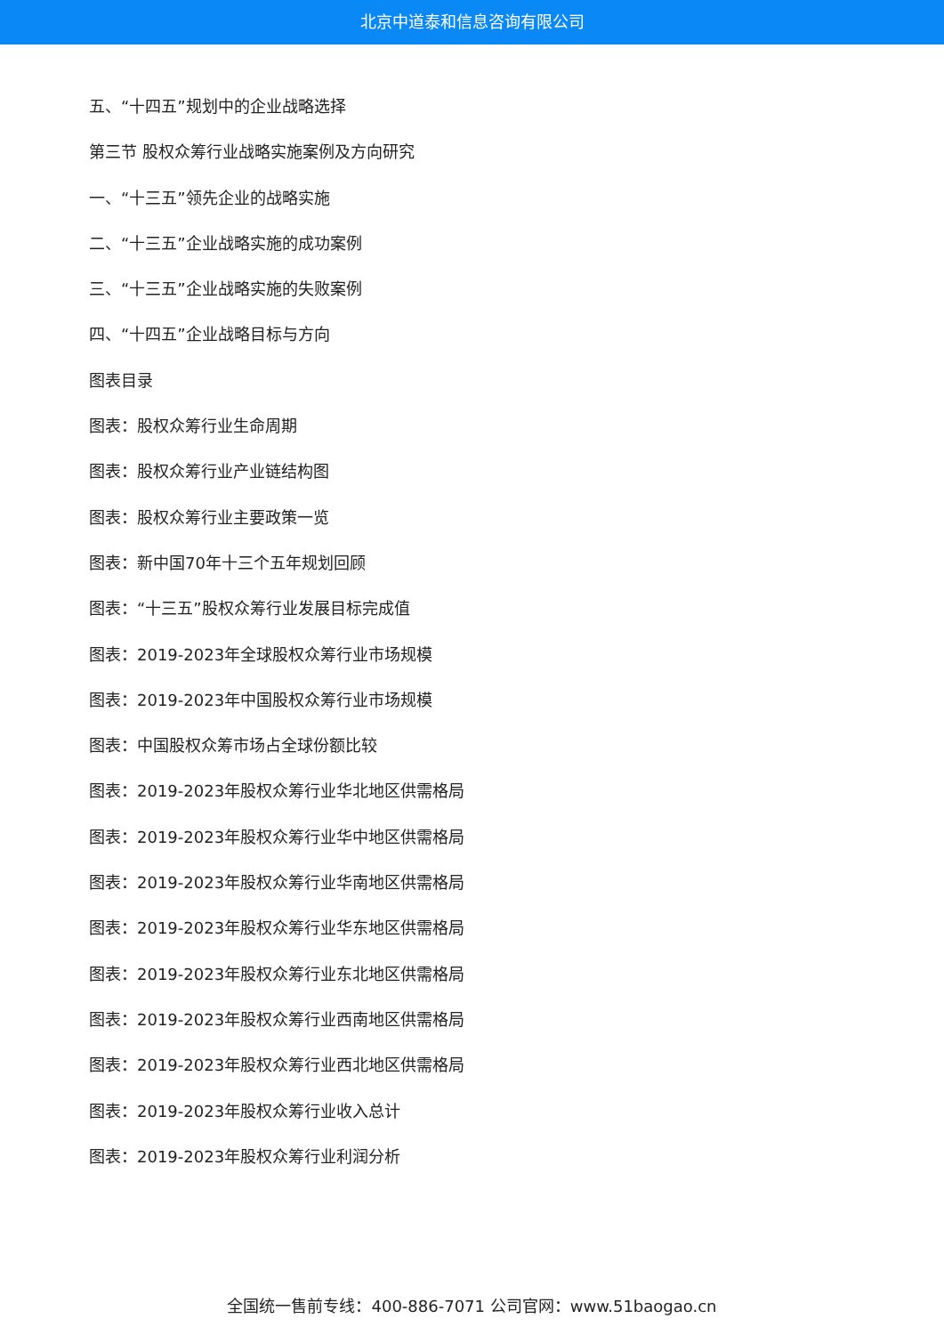北京中道泰和信息咨询有限公司
五、“十四五”规划中的企业战略选择
第三节 股权众筹行业战略实施案例及方向研究
一、“十三五”领先企业的战略实施
二、“十三五”企业战略实施的成功案例
三、“十三五”企业战略实施的失败案例
四、“十四五”企业战略目标与方向
图表目录
图表：股权众筹行业生命周期
图表：股权众筹行业产业链结构图
图表：股权众筹行业主要政策一览
图表：新中国70年十三个五年规划回顾
图表：“十三五”股权众筹行业发展目标完成值
图表：2019-2023年全球股权众筹行业市场规模
图表：2019-2023年中国股权众筹行业市场规模
图表：中国股权众筹市场占全球份额比较
图表：2019-2023年股权众筹行业华北地区供需格局
图表：2019-2023年股权众筹行业华中地区供需格局
图表：2019-2023年股权众筹行业华南地区供需格局
图表：2019-2023年股权众筹行业华东地区供需格局
图表：2019-2023年股权众筹行业东北地区供需格局
图表：2019-2023年股权众筹行业西南地区供需格局
图表：2019-2023年股权众筹行业西北地区供需格局
图表：2019-2023年股权众筹行业收入总计
图表：2019-2023年股权众筹行业利润分析
全国统一售前专线：400-886-7071 公司官网：www.51baogao.cn